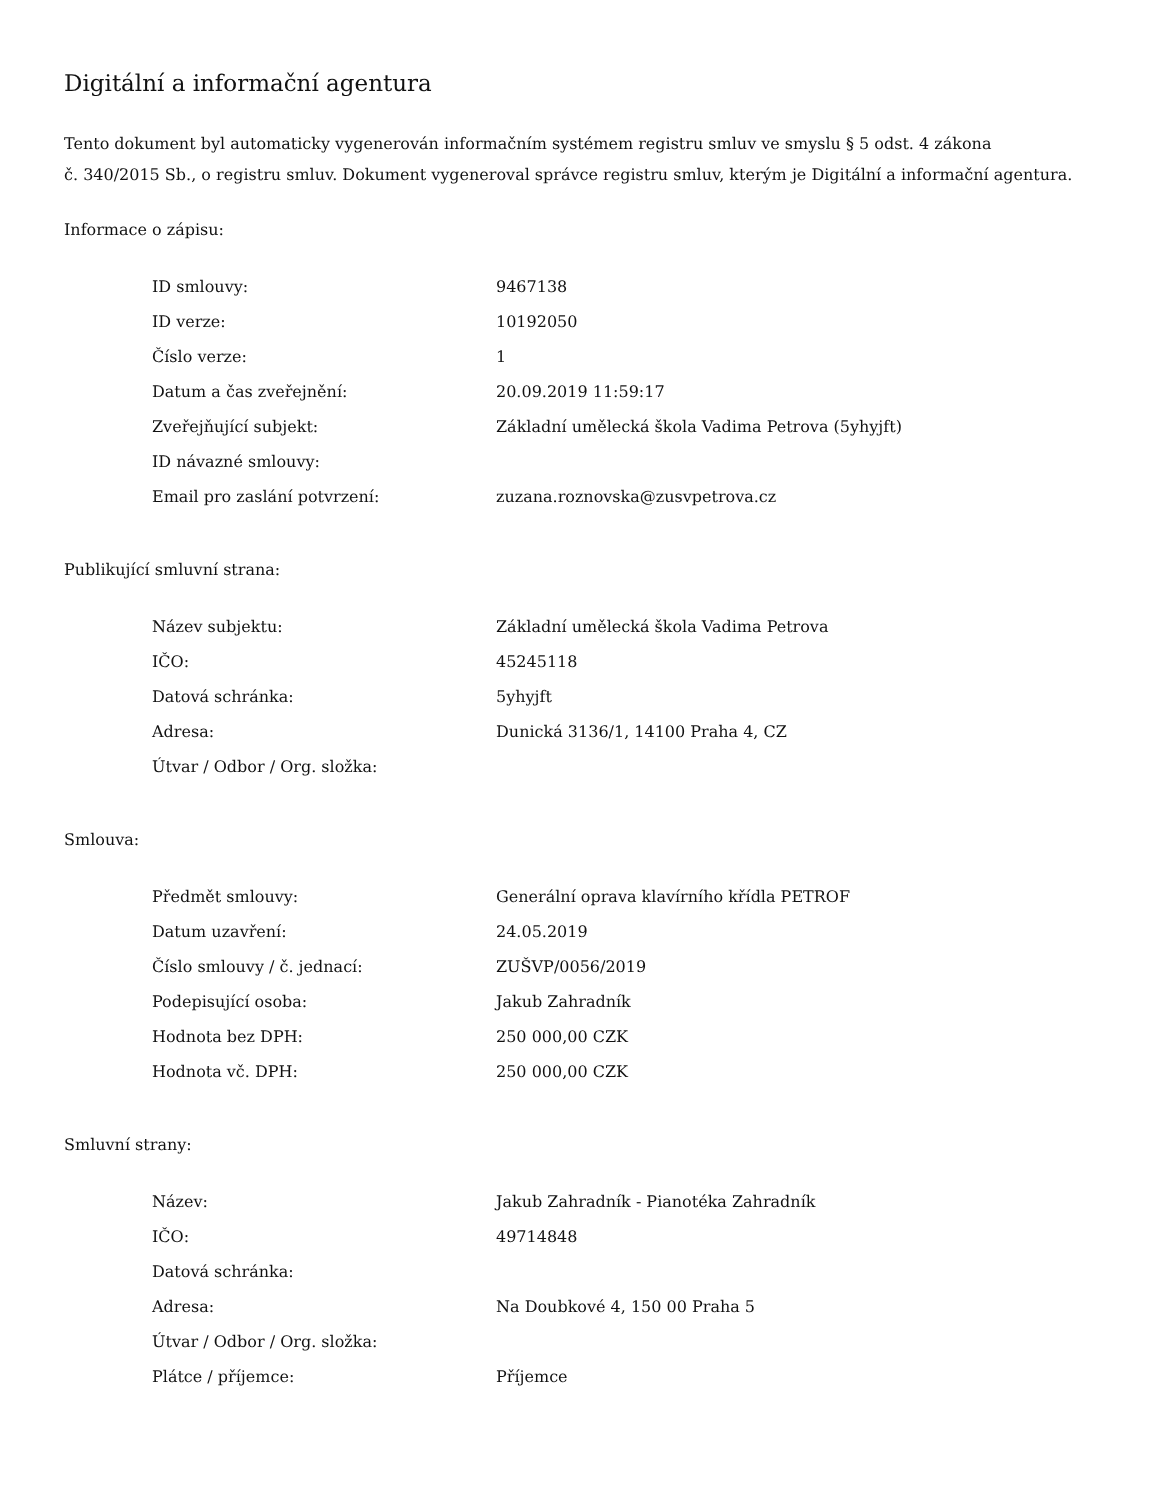Digitální a informační agentura
Tento dokument byl automaticky vygenerován informačním systémem registru smluv ve smyslu § 5 odst. 4 zákona
č. 340/2015 Sb., o registru smluv. Dokument vygeneroval správce registru smluv, kterým je Digitální a informační agentura.
Informace o zápisu:
| ID smlouvy: | 9467138 |
| ID verze: | 10192050 |
| Číslo verze: | 1 |
| Datum a čas zveřejnění: | 20.09.2019 11:59:17 |
| Zveřejňující subjekt: | Základní umělecká škola Vadima Petrova (5yhyjft) |
| ID návazné smlouvy: | |
| Email pro zaslání potvrzení: | zuzana.roznovska@zusvpetrova.cz |
Publikující smluvní strana:
| Název subjektu: | Základní umělecká škola Vadima Petrova |
| IČO: | 45245118 |
| Datová schránka: | 5yhyjft |
| Adresa: | Dunická 3136/1, 14100 Praha 4, CZ |
| Útvar / Odbor / Org. složka: | |
Smlouva:
| Předmět smlouvy: | Generální oprava klavírního křídla PETROF |
| Datum uzavření: | 24.05.2019 |
| Číslo smlouvy / č. jednací: | ZUŠVP/0056/2019 |
| Podepisující osoba: | Jakub Zahradník |
| Hodnota bez DPH: | 250 000,00 CZK |
| Hodnota vč. DPH: | 250 000,00 CZK |
Smluvní strany:
| Název: | Jakub Zahradník - Pianotéka Zahradník |
| IČO: | 49714848 |
| Datová schránka: | |
| Adresa: | Na Doubkové 4, 150 00 Praha 5 |
| Útvar / Odbor / Org. složka: | |
| Plátce / příjemce: | Příjemce |